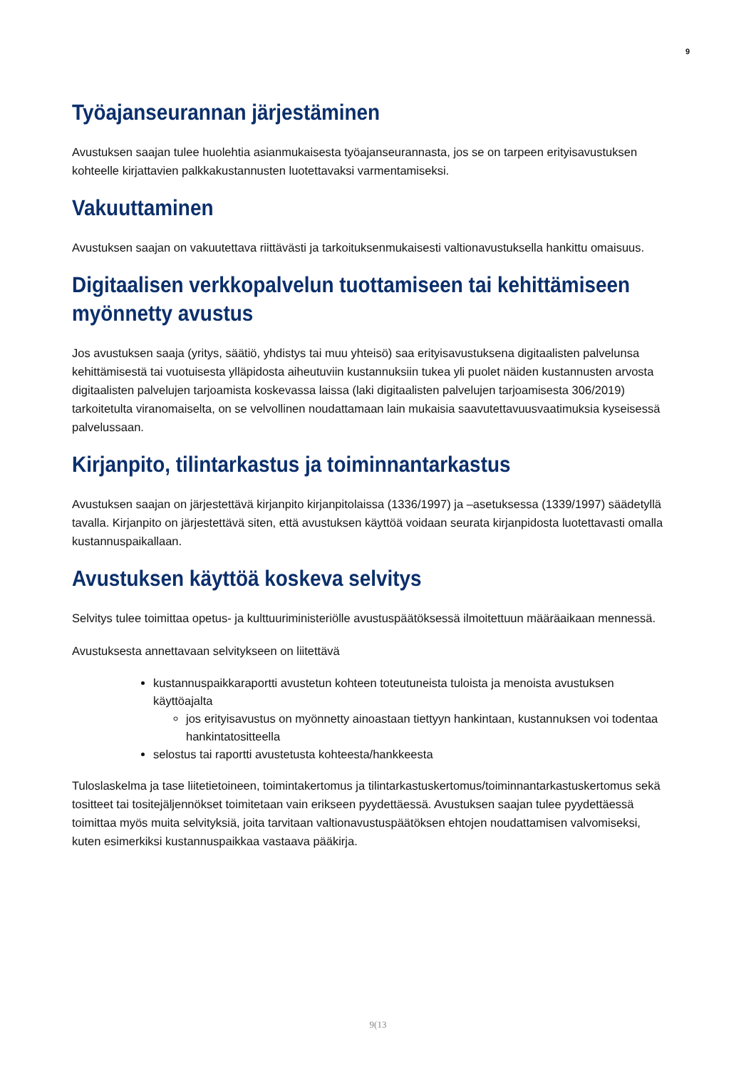9
Työajanseurannan järjestäminen
Avustuksen saajan tulee huolehtia asianmukaisesta työajanseurannasta, jos se on tarpeen erityisavustuksen kohteelle kirjattavien palkkakustannusten luotettavaksi varmentamiseksi.
Vakuuttaminen
Avustuksen saajan on vakuutettava riittävästi ja tarkoituksenmukaisesti valtionavustuksella hankittu omaisuus.
Digitaalisen verkkopalvelun tuottamiseen tai kehittämiseen myönnetty avustus
Jos avustuksen saaja (yritys, säätiö, yhdistys tai muu yhteisö) saa erityisavustuksena digitaalisten palvelunsa kehittämisestä tai vuotuisesta ylläpidosta aiheutuviin kustannuksiin tukea yli puolet näiden kustannusten arvosta digitaalisten palvelujen tarjoamista koskevassa laissa (laki digitaalisten palvelujen tarjoamisesta 306/2019) tarkoitetulta viranomaiselta, on se velvollinen noudattamaan lain mukaisia saavutettavuusvaatimuksia kyseisessä palvelussaan.
Kirjanpito, tilintarkastus ja toiminnantarkastus
Avustuksen saajan on järjestettävä kirjanpito kirjanpitolaissa (1336/1997) ja –asetuksessa (1339/1997) säädetyllä tavalla. Kirjanpito on järjestettävä siten, että avustuksen käyttöä voidaan seurata kirjanpidosta luotettavasti omalla kustannuspaikallaan.
Avustuksen käyttöä koskeva selvitys
Selvitys tulee toimittaa opetus- ja kulttuuriministeriölle avustuspäätöksessä ilmoitettuun määräaikaan mennessä.
Avustuksesta annettavaan selvitykseen on liitettävä
kustannuspaikkaraportti avustetun kohteen toteutuneista tuloista ja menoista avustuksen käyttöajalta
jos erityisavustus on myönnetty ainoastaan tiettyyn hankintaan, kustannuksen voi todentaa hankintatositteella
selostus tai raportti avustetusta kohteesta/hankkeesta
Tuloslaskelma ja tase liitetietoineen, toimintakertomus ja tilintarkastuskertomus/toiminnantarkastuskertomus sekä tositteet tai tositejäljennökset toimitetaan vain erikseen pyydettäessä. Avustuksen saajan tulee pyydettäessä toimittaa myös muita selvityksiä, joita tarvitaan valtionavustuspäätöksen ehtojen noudattamisen valvomiseksi, kuten esimerkiksi kustannuspaikkaa vastaava pääkirja.
9(13